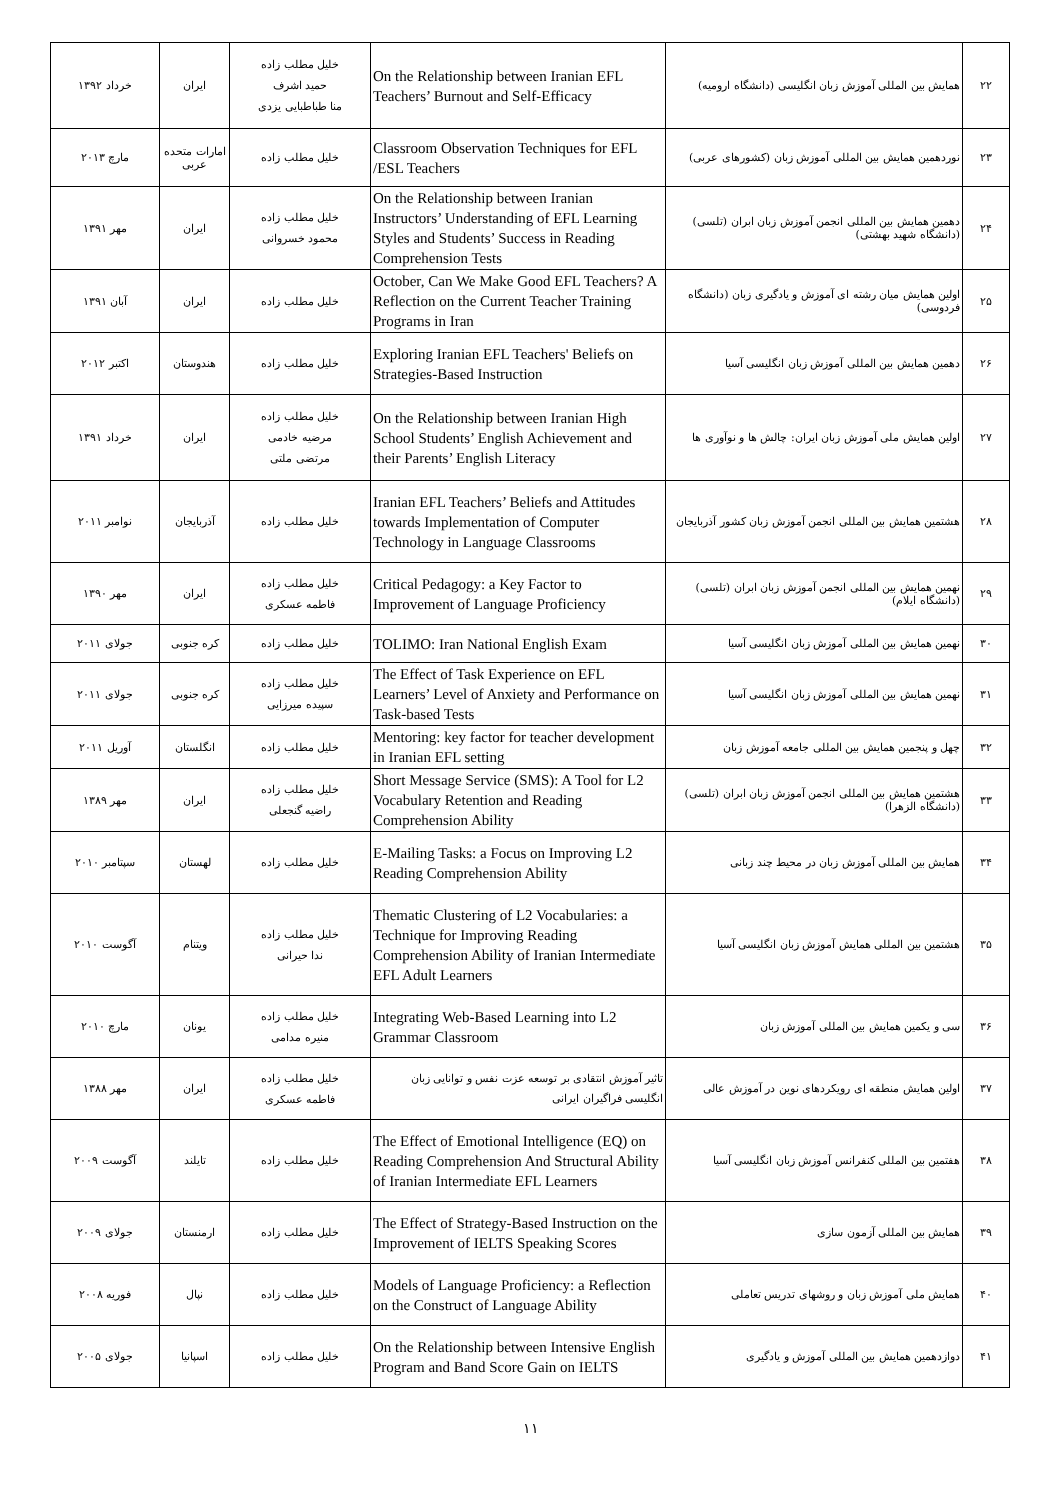| ۲۲ | همایش بین المللی آموزش زبان انگلیسی (دانشگاه ارومیه) | On the Relationship between Iranian EFL Teachers’ Burnout and Self-Efficacy | خلیل مطلب زاده حمید اشرف منا طباطبایی یزدی | ایران | خرداد ۱۳۹۲ |
| ۲۳ | نوردهمین همایش بین المللی آموزش زبان (کشورهای عربی) | Classroom Observation Techniques for EFL /ESL Teachers | خلیل مطلب زاده | امارات متحده عربی | مارچ ۲۰۱۳ |
| ۲۴ | دهمین همایش بین المللی انجمن آموزش زبان ابران (تلسی) (دانشگاه شهید بهشتی) | On the Relationship between Iranian Instructors’ Understanding of EFL Learning Styles and Students’ Success in Reading Comprehension Tests | خلیل مطلب زاده محمود خسروانی | ایران | مهر ۱۳۹۱ |
| ۲۵ | اولین همایش میان رشته ای آموزش و یادگیری زبان (دانشگاه فردوسی) | October, Can We Make Good EFL Teachers? A Reflection on the Current Teacher Training Programs in Iran | خلیل مطلب زاده | ایران | آبان ۱۳۹۱ |
| ۲۶ | دهمین همایش بین المللی آموزش زبان انگلیسی آسیا | Exploring Iranian EFL Teachers' Beliefs on Strategies-Based Instruction | خلیل مطلب زاده | هندوستان | اکتبر ۲۰۱۲ |
| ۲۷ | اولین همایش ملی آموزش زبان ایران: چالش ها و نوآوری ها | On the Relationship between Iranian High School Students’ English Achievement and their Parents’ English Literacy | خلیل مطلب زاده مرضیه خادمی مرتضی ملتی | ایران | خرداد ۱۳۹۱ |
| ۲۸ | هشتمین همایش بین المللی انجمن آموزش زبان کشور آذربایجان | Iranian EFL Teachers’ Beliefs and Attitudes towards Implementation of Computer Technology in Language Classrooms | خلیل مطلب زاده | آذربایجان | نوامبر ۲۰۱۱ |
| ۲۹ | نهمین همایش بین المللی انجمن آموزش زبان ابران (تلسی) (دانشگاه ایلام) | Critical Pedagogy: a Key Factor to Improvement of Language Proficiency | خلیل مطلب زاده فاطمه عسکری | ایران | مهر ۱۳۹۰ |
| ۳۰ | نهمین همایش بین المللی آموزش زبان انگلیسی آسیا | TOLIMO: Iran National English Exam | خلیل مطلب زاده | کره جنوبی | جولای ۲۰۱۱ |
| ۳۱ | نهمین همایش بین المللی آموزش زبان انگلیسی آسیا | The Effect of Task Experience on EFL Learners’ Level of Anxiety and Performance on Task-based Tests | خلیل مطلب زاده سپیده میرزایی | کره جنوبی | جولای ۲۰۱۱ |
| ۳۲ | چهل و پنجمین همایش بین المللی جامعه آموزش زبان | Mentoring: key factor for teacher development in Iranian EFL setting | خلیل مطلب زاده | انگلستان | آوریل ۲۰۱۱ |
| ۳۳ | هشتمین همایش بین المللی انجمن آموزش زبان ابران (تلسی) (دانشگاه الزهرا) | Short Message Service (SMS): A Tool for L2 Vocabulary Retention and Reading Comprehension Ability | خلیل مطلب زاده راضیه گنجعلی | ایران | مهر ۱۳۸۹ |
| ۳۴ | همایش بین المللی آموزش زبان در محیط چند زبانی | E-Mailing Tasks: a Focus on Improving L2 Reading Comprehension Ability | خلیل مطلب زاده | لهستان | سپتامبر ۲۰۱۰ |
| ۳۵ | هشتمین بین المللی همایش آموزش زبان انگلیسی آسیا | Thematic Clustering of L2 Vocabularies: a Technique for Improving Reading Comprehension Ability of Iranian Intermediate EFL Adult Learners | خلیل مطلب زاده ندا حیرانی | ویتنام | آگوست ۲۰۱۰ |
| ۳۶ | سی و یکمین همایش بین المللی آموزش زبان | Integrating Web-Based Learning into L2 Grammar Classroom | خلیل مطلب زاده منیره مدامی | یونان | مارچ ۲۰۱۰ |
| ۳۷ | اولین همایش منطقه ای رویکردهای نوین در آموزش عالی | تاثیر آموزش انتقادی بر توسعه عزت نفس و توانایی زبان انگلیسی فراگیران ایرانی | خلیل مطلب زاده فاطمه عسکری | ایران | مهر ۱۳۸۸ |
| ۳۸ | هفتمین بین المللی کنفرانس آموزش زبان انگلیسی آسیا | The Effect of Emotional Intelligence (EQ) on Reading Comprehension And Structural Ability of Iranian Intermediate EFL Learners | خلیل مطلب زاده | تایلند | آگوست ۲۰۰۹ |
| ۳۹ | همایش بین المللی آزمون سازی | The Effect of Strategy-Based Instruction on the Improvement of IELTS Speaking Scores | خلیل مطلب زاده | ارمنستان | جولای ۲۰۰۹ |
| ۴۰ | همایش ملی آموزش زبان و روشهای تدریس تعاملی | Models of Language Proficiency: a Reflection on the Construct of Language Ability | خلیل مطلب زاده | نپال | فوریه ۲۰۰۸ |
| ۴۱ | دوازدهمین همایش بین المللی آموزش و یادگیری | On the Relationship between Intensive English Program and Band Score Gain on IELTS | خلیل مطلب زاده | اسپانیا | جولای ۲۰۰۵ |
۱۱